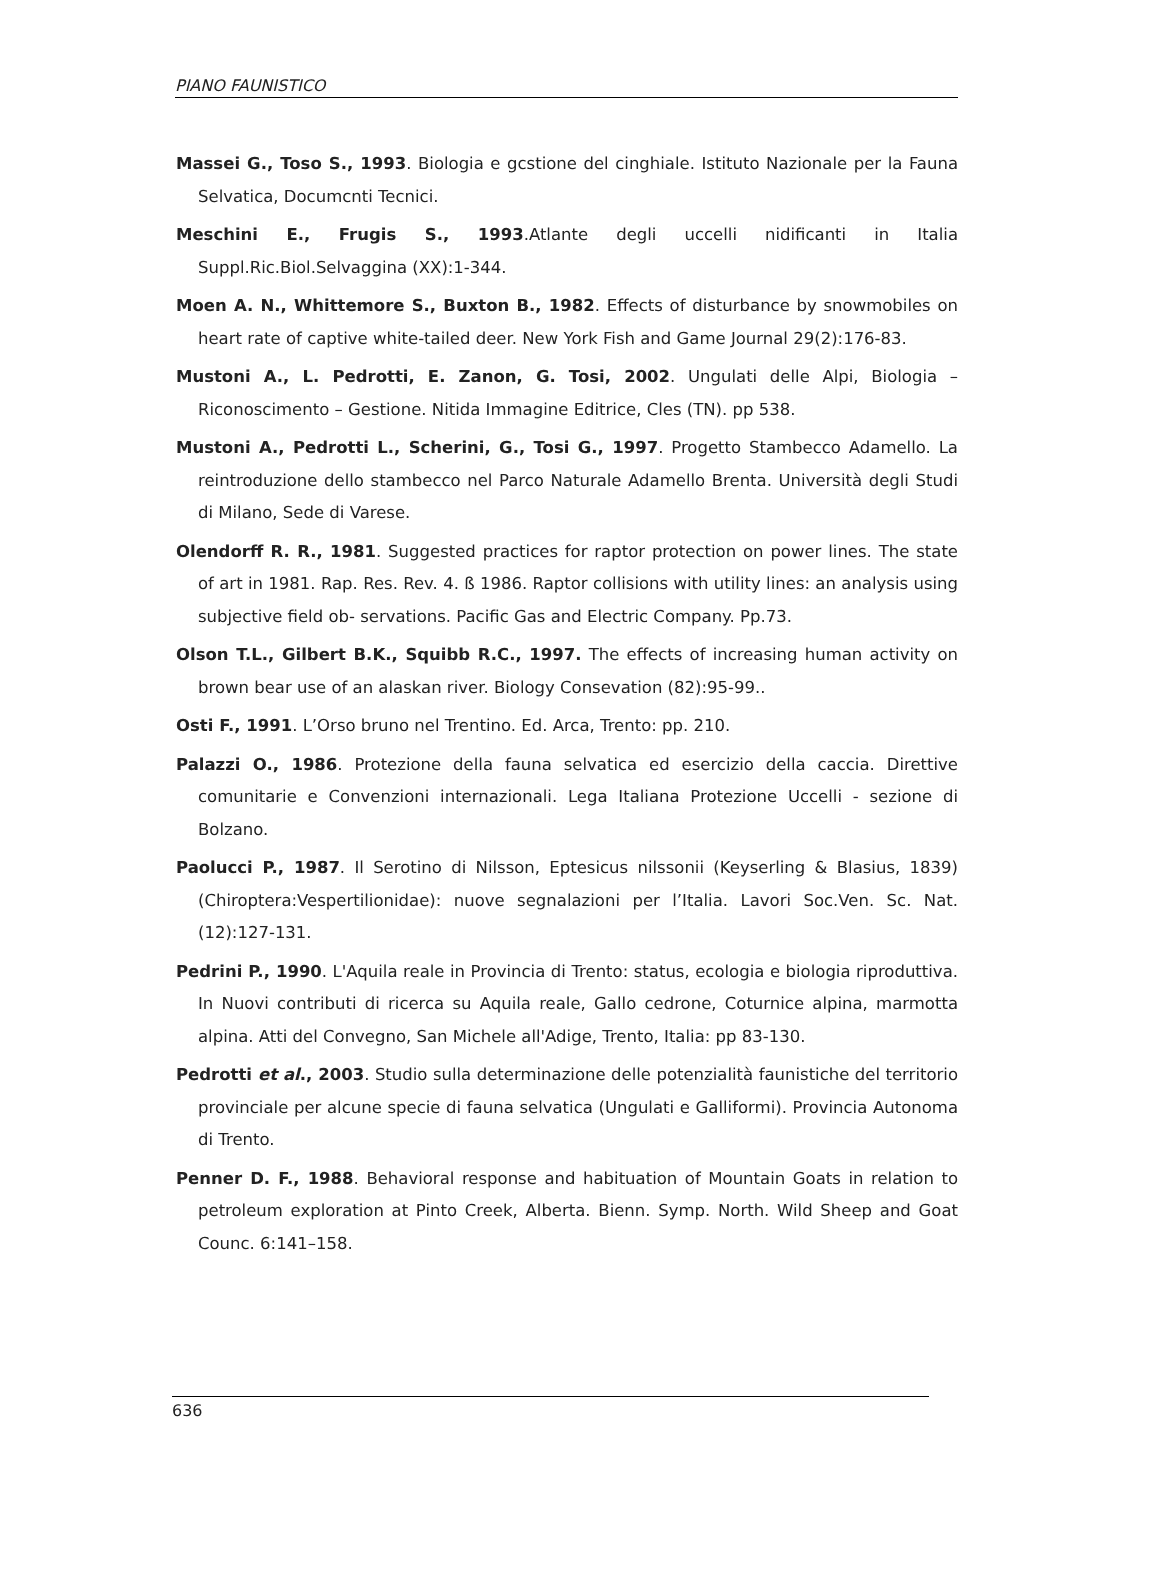PIANO FAUNISTICO
Massei G., Toso S., 1993. Biologia e gcstione del cinghiale. Istituto Nazionale per la Fauna Selvatica, Documcnti Tecnici.
Meschini E., Frugis S., 1993.Atlante degli uccelli nidificanti in Italia Suppl.Ric.Biol.Selvaggina (XX):1-344.
Moen A. N., Whittemore S., Buxton B., 1982. Effects of disturbance by snowmobiles on heart rate of captive white-tailed deer. New York Fish and Game Journal 29(2):176-83.
Mustoni A., L. Pedrotti, E. Zanon, G. Tosi, 2002. Ungulati delle Alpi, Biologia – Riconoscimento – Gestione. Nitida Immagine Editrice, Cles (TN). pp 538.
Mustoni A., Pedrotti L., Scherini, G., Tosi G., 1997. Progetto Stambecco Adamello. La reintroduzione dello stambecco nel Parco Naturale Adamello Brenta. Università degli Studi di Milano, Sede di Varese.
Olendorff R. R., 1981. Suggested practices for raptor protection on power lines. The state of art in 1981. Rap. Res. Rev. 4. ß 1986. Raptor collisions with utility lines: an analysis using subjective field ob- servations. Pacific Gas and Electric Company. Pp.73.
Olson T.L., Gilbert B.K., Squibb R.C., 1997. The effects of increasing human activity on brown bear use of an alaskan river. Biology Consevation (82):95-99..
Osti F., 1991. L’Orso bruno nel Trentino. Ed. Arca, Trento: pp. 210.
Palazzi O., 1986. Protezione della fauna selvatica ed esercizio della caccia. Direttive comunitarie e Convenzioni internazionali. Lega Italiana Protezione Uccelli - sezione di Bolzano.
Paolucci P., 1987. Il Serotino di Nilsson, Eptesicus nilssonii (Keyserling & Blasius, 1839) (Chiroptera:Vespertilionidae): nuove segnalazioni per l’Italia. Lavori Soc.Ven. Sc. Nat.(12):127-131.
Pedrini P., 1990. L'Aquila reale in Provincia di Trento: status, ecologia e biologia riproduttiva. In Nuovi contributi di ricerca su Aquila reale, Gallo cedrone, Coturnice alpina, marmotta alpina. Atti del Convegno, San Michele all'Adige, Trento, Italia: pp 83-130.
Pedrotti et al., 2003. Studio sulla determinazione delle potenzialità faunistiche del territorio provinciale per alcune specie di fauna selvatica (Ungulati e Galliformi). Provincia Autonoma di Trento.
Penner D. F., 1988. Behavioral response and habituation of Mountain Goats in relation to petroleum exploration at Pinto Creek, Alberta. Bienn. Symp. North. Wild Sheep and Goat Counc. 6:141–158.
636